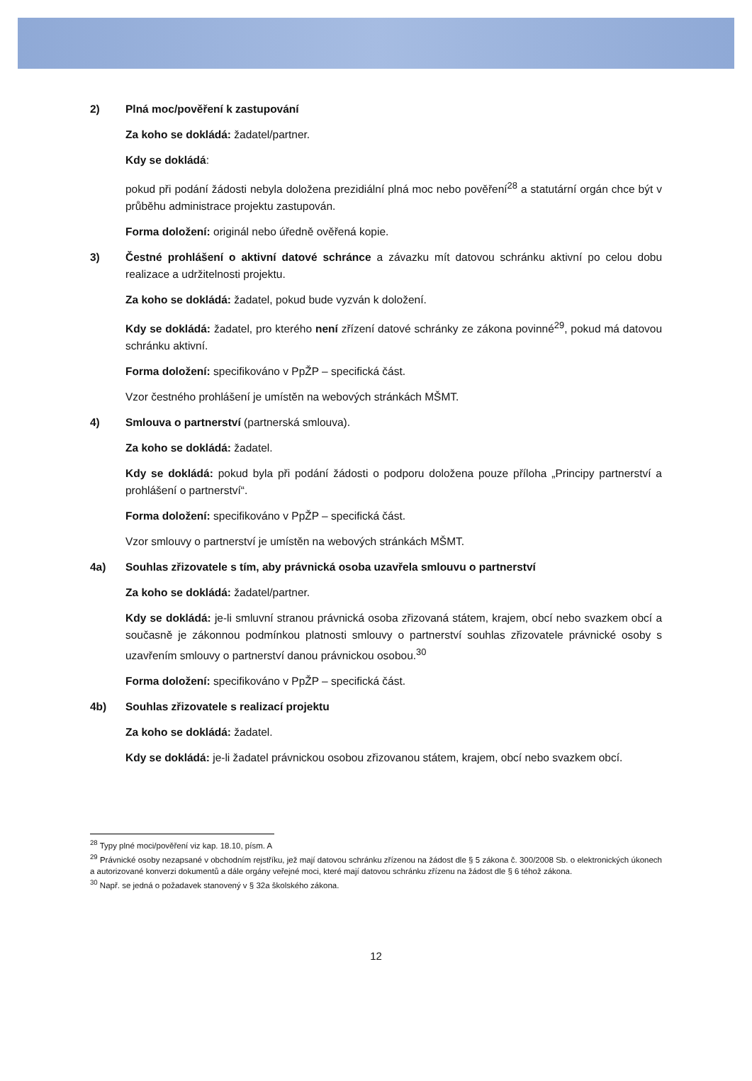2) Plná moc/pověření k zastupování
Za koho se dokládá: žadatel/partner.
Kdy se dokládá:
pokud při podání žádosti nebyla doložena prezidiální plná moc nebo pověření<sup>28</sup> a statutární orgán chce být v průběhu administrace projektu zastupován.
Forma doložení: originál nebo úředně ověřená kopie.
3) Čestné prohlášení o aktivní datové schránce a závazku mít datovou schránku aktivní po celou dobu realizace a udržitelnosti projektu.
Za koho se dokládá: žadatel, pokud bude vyzván k doložení.
Kdy se dokládá: žadatel, pro kterého není zřízení datové schránky ze zákona povinné<sup>29</sup>, pokud má datovou schránku aktivní.
Forma doložení: specifikováno v PpŽP – specifická část.
Vzor čestného prohlášení je umístěn na webových stránkách MŠMT.
4) Smlouva o partnerství (partnerská smlouva).
Za koho se dokládá: žadatel.
Kdy se dokládá: pokud byla při podání žádosti o podporu doložena pouze příloha „Principy partnerství a prohlášení o partnerství“.
Forma doložení: specifikováno v PpŽP – specifická část.
Vzor smlouvy o partnerství je umístěn na webových stránkách MŠMT.
4a) Souhlas zřizovatele s tím, aby právnická osoba uzavřela smlouvu o partnerství
Za koho se dokládá: žadatel/partner.
Kdy se dokládá: je-li smluvní stranou právnická osoba zřizovaná státem, krajem, obcí nebo svazkem obcí a současně je zákonnou podmínkou platnosti smlouvy o partnerství souhlas zřizovatele právnické osoby s uzavřením smlouvy o partnerství danou právnickou osobou.<sup>30</sup>
Forma doložení: specifikováno v PpŽP – specifická část.
4b) Souhlas zřizovatele s realizací projektu
Za koho se dokládá: žadatel.
Kdy se dokládá: je-li žadatel právnickou osobou zřizovanou státem, krajem, obcí nebo svazkem obcí.
<sup>28</sup> Typy plné moci/pověření viz kap. 18.10, písm. A
<sup>29</sup> Právnické osoby nezapsané v obchodním rejstříku, jež mají datovou schránku zřízenou na žádost dle § 5 zákona č. 300/2008 Sb. o elektronických úkonech a autorizované konverzi dokumentů a dále orgány veřejné moci, které mají datovou schránku zřízenu na žádost dle § 6 téhož zákona.
<sup>30</sup> Např. se jedná o požadavek stanovený v § 32a školského zákona.
12